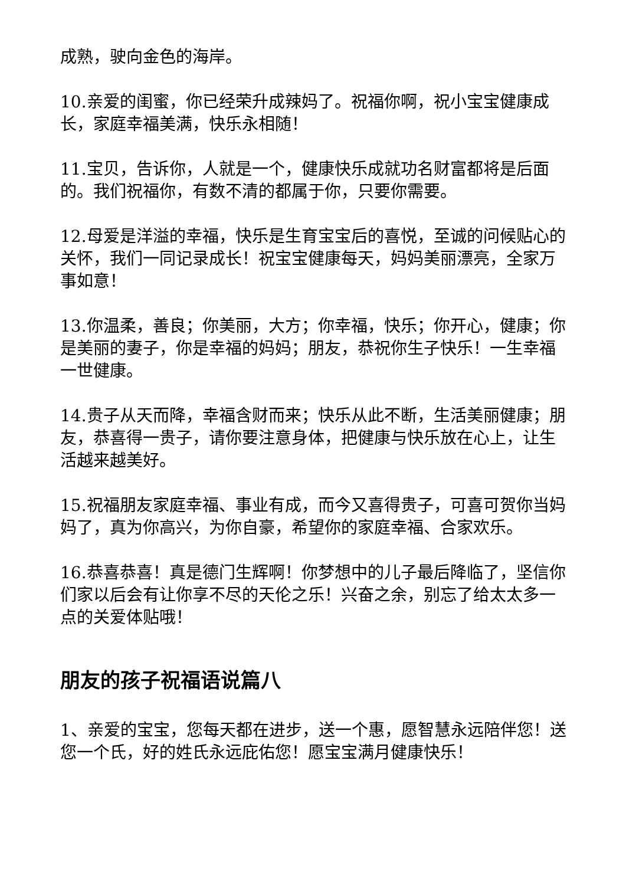成熟，驶向金色的海岸。
10.亲爱的闺蜜，你已经荣升成辣妈了。祝福你啊，祝小宝宝健康成长，家庭幸福美满，快乐永相随！
11.宝贝，告诉你，人就是一个，健康快乐成就功名财富都将是后面的。我们祝福你，有数不清的都属于你，只要你需要。
12.母爱是洋溢的幸福，快乐是生育宝宝后的喜悦，至诚的问候贴心的关怀，我们一同记录成长！祝宝宝健康每天，妈妈美丽漂亮，全家万事如意！
13.你温柔，善良；你美丽，大方；你幸福，快乐；你开心，健康；你是美丽的妻子，你是幸福的妈妈；朋友，恭祝你生子快乐！一生幸福一世健康。
14.贵子从天而降，幸福含财而来；快乐从此不断，生活美丽健康；朋友，恭喜得一贵子，请你要注意身体，把健康与快乐放在心上，让生活越来越美好。
15.祝福朋友家庭幸福、事业有成，而今又喜得贵子，可喜可贺你当妈妈了，真为你高兴，为你自豪，希望你的家庭幸福、合家欢乐。
16.恭喜恭喜！真是德门生辉啊！你梦想中的儿子最后降临了，坚信你们家以后会有让你享不尽的天伦之乐！兴奋之余，别忘了给太太多一点的关爱体贴哦！
朋友的孩子祝福语说篇八
1、亲爱的宝宝，您每天都在进步，送一个惠，愿智慧永远陪伴您！送您一个氏，好的姓氏永远庇佑您！愿宝宝满月健康快乐！